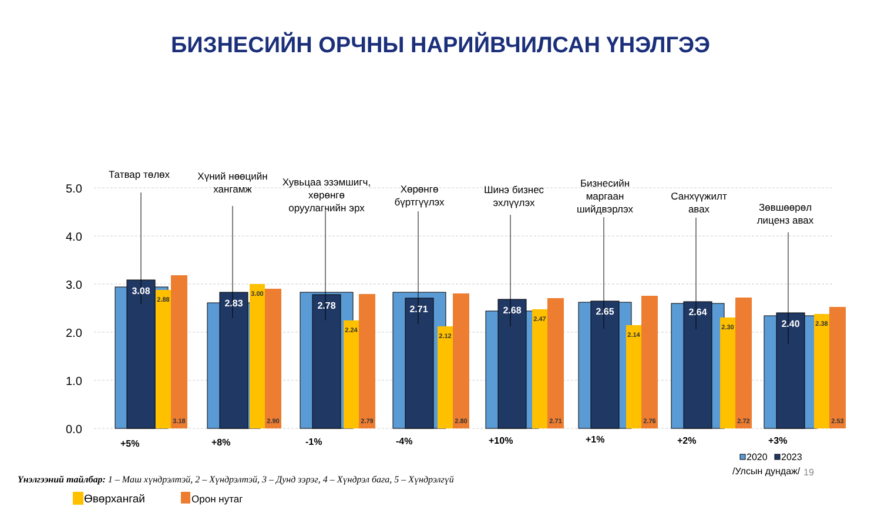БИЗНЕСИЙН ОРЧНЫ НАРИЙВЧИЛСАН ҮНЭЛГЭЭ
5.0
4.0
3.0
2.0
1.0
0.0
Татвар төлөх
Хүний нөөцийн
хангамж
Хувьцаа эзэмшигч,
хөрөнгө
оруулагчийн эрх
Хөрөнгө
бүртгүүлэх
Шинэ бизнес
эхлүүлэх
Бизнесийн
маргаан
шийдвэрлэх
Санхүүжилт
авах
Зөвшөөрөл
лиценз авах
+5%
+8%
-1%
-4%
+10%
+1%
+2%
+3%
3.08
2.83
2.78
2.71
2.68
2.65
2.64
2.40
2.88
3.00
2.24
2.12
2.47
2.14
2.30
2.38
3.18
2.90
2.79
2.80
2.71
2.76
2.72
2.53
2020
2023
/Улсын дундаж/
Өвөрхангай
Орон нутаг
19
Үнэлгээний тайлбар: 1 – Маш хүндрэлтэй, 2 – Хүндрэлтэй, 3 – Дунд зэрэг, 4 – Хүндрэл бага, 5 – Хүндрэлгүй